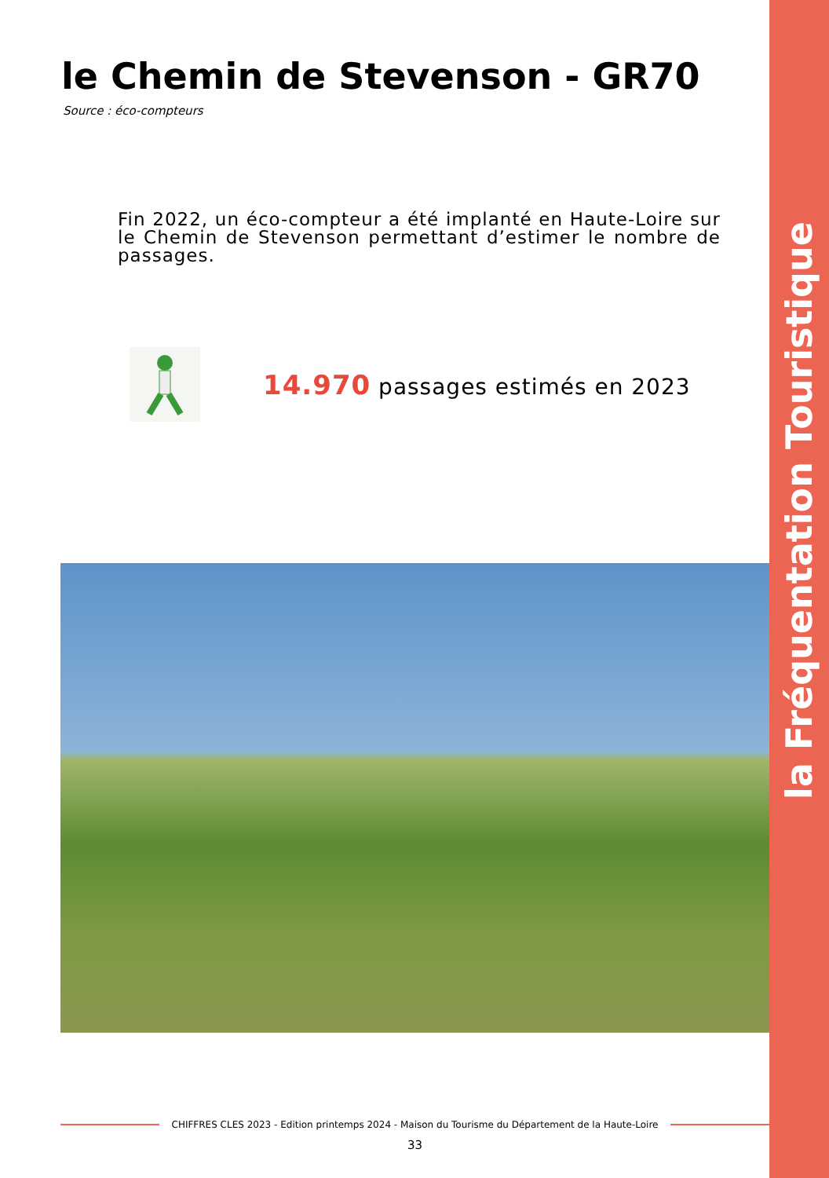la Fréquentation Touristique
le Chemin de Stevenson - GR70
Source : éco-compteurs
Fin 2022, un éco-compteur a été implanté en Haute-Loire sur le Chemin de Stevenson permettant d’estimer le nombre de passages.
14.970 passages estimés en 2023
CHIFFRES CLES 2023 - Edition printemps 2024 - Maison du Tourisme du Département de la Haute-Loire
33